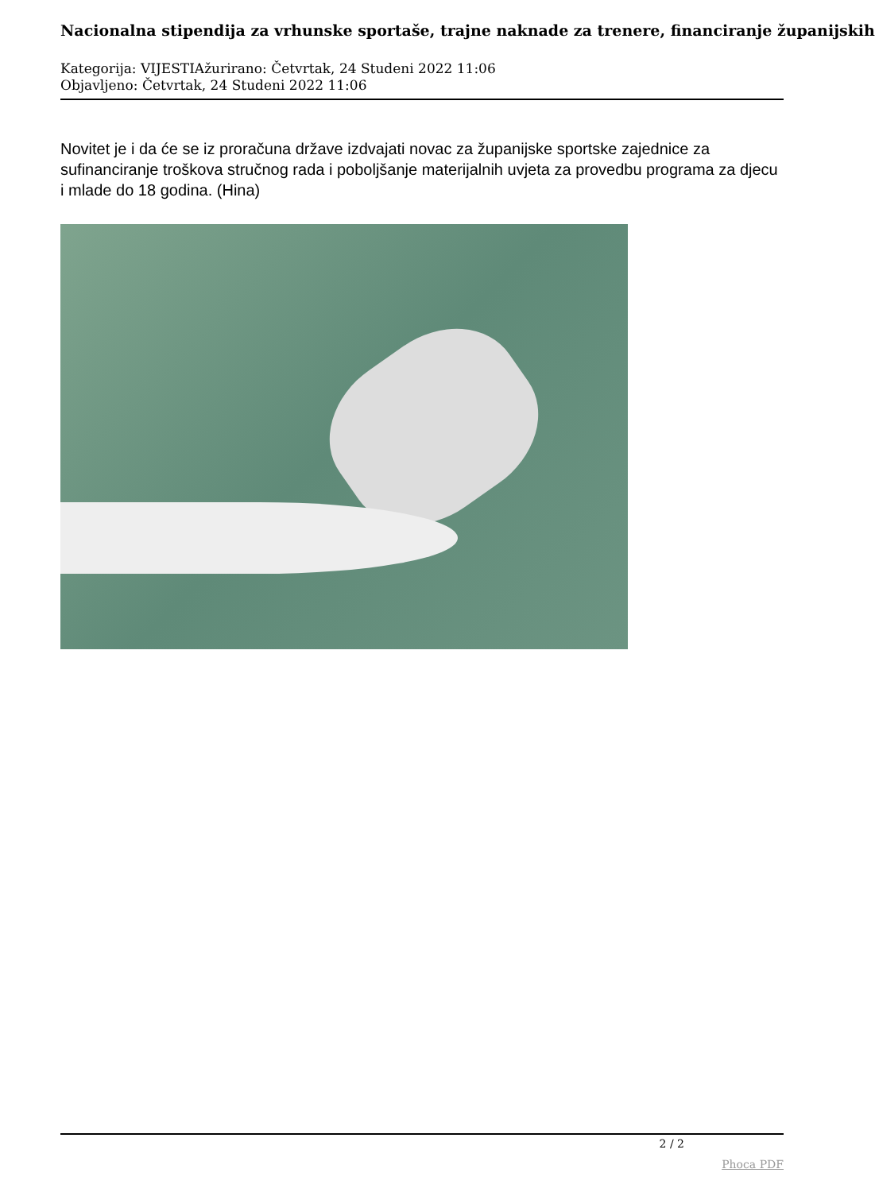Nacionalna stipendija za vrhunske sportaše, trajne naknade za trenere, financiranje županijskih
Kategorija: VIJESTIAžurirano: Četvrtak, 24 Studeni 2022 11:06
Objavljeno: Četvrtak, 24 Studeni 2022 11:06
Novitet je i da će se iz proračuna države izdvajati novac za županijske sportske zajednice za sufinanciranje troškova stručnog rada i poboljšanje materijalnih uvjeta za provedbu programa za djecu i mlade do 18 godina. (Hina)
2 / 2
Phoca PDF